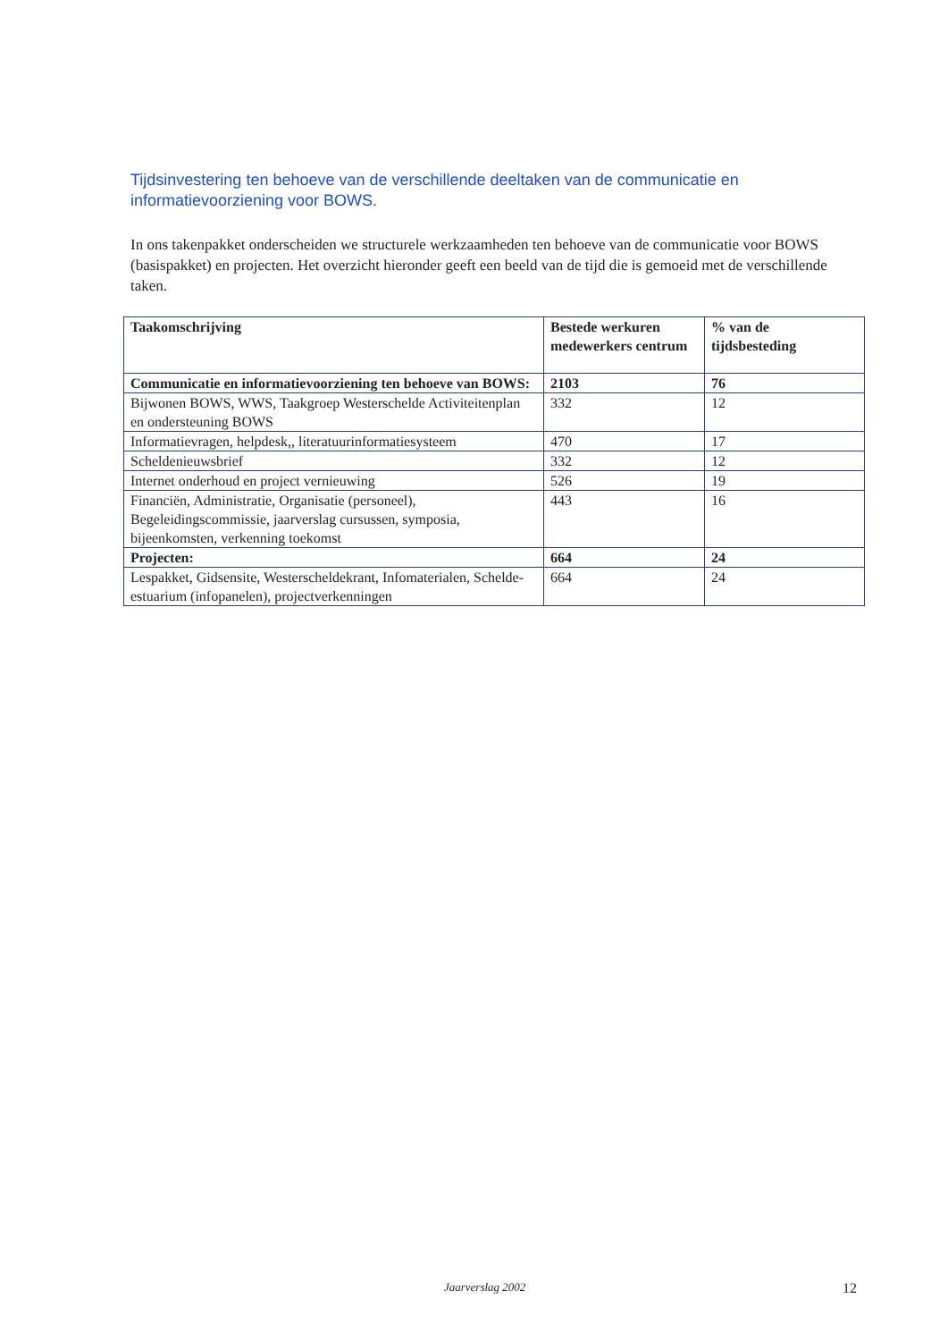Tijdsinvestering ten behoeve van de verschillende deeltaken van de communicatie en informatievoorziening voor BOWS.
In ons takenpakket onderscheiden we structurele werkzaamheden ten behoeve van de communicatie voor BOWS (basispakket) en projecten. Het overzicht hieronder geeft een beeld van de tijd die is gemoeid met de verschillende taken.
| Taakomschrijving | Bestede werkuren medewerkers centrum | % van de tijdsbesteding |
| --- | --- | --- |
| Communicatie en informatievoorziening ten behoeve van BOWS: | 2103 | 76 |
| Bijwonen BOWS, WWS, Taakgroep Westerschelde Activiteitenplan en ondersteuning BOWS | 332 | 12 |
| Informatievragen, helpdesk,, literatuurinformatiesysteem | 470 | 17 |
| Scheldenieuwsbrief | 332 | 12 |
| Internet onderhoud en project vernieuwing | 526 | 19 |
| Financiën, Administratie, Organisatie (personeel), Begeleidingscommissie, jaarverslag cursussen, symposia, bijeenkomsten, verkenning toekomst | 443 | 16 |
| Projecten: | 664 | 24 |
| Lespakket, Gidsensite, Westerscheldekrant, Infomaterialen, Schelde-estuarium (infopanelen), projectverkenningen | 664 | 24 |
Jaarverslag 2002 12